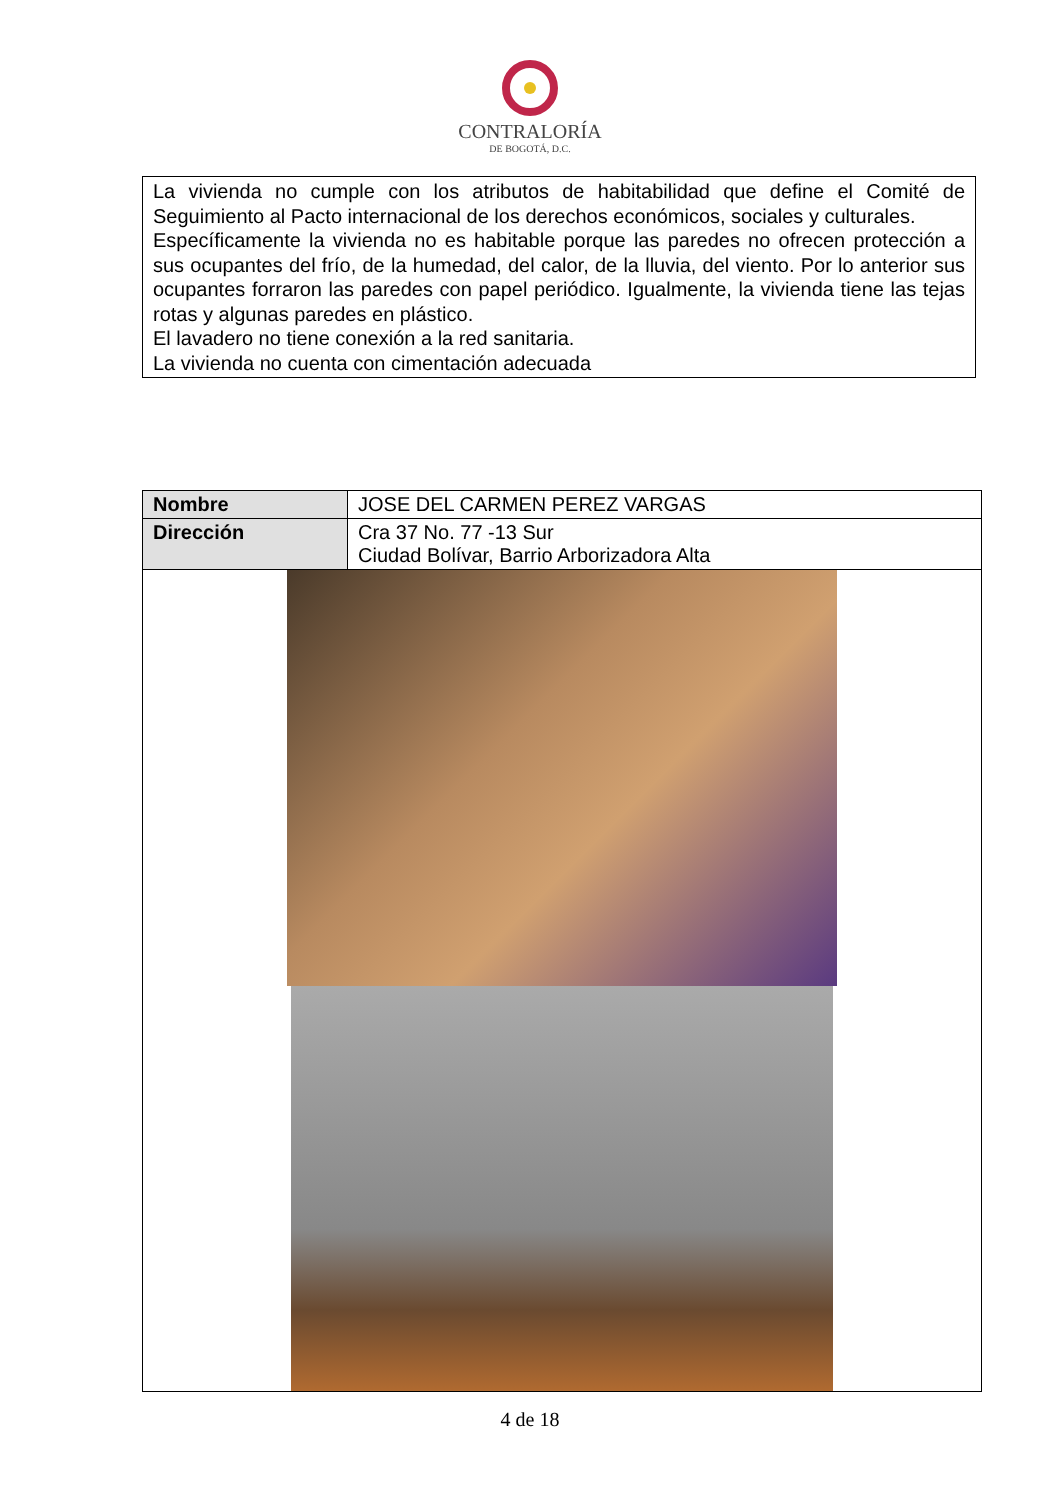CONTRALORÍA
DE BOGOTÁ, D.C.
La vivienda no cumple con los atributos de habitabilidad que define el Comité de Seguimiento al Pacto internacional de los derechos económicos, sociales y culturales.
Específicamente la vivienda no es habitable porque las paredes no ofrecen protección a sus ocupantes del frío, de la humedad, del calor, de la lluvia, del viento. Por lo anterior sus ocupantes forraron las paredes con papel periódico. Igualmente, la vivienda tiene las tejas rotas y algunas paredes en plástico.
El lavadero no tiene conexión a la red sanitaria.
La vivienda no cuenta con cimentación adecuada
| Nombre | JOSE DEL CARMEN PEREZ VARGAS |
| Dirección | Cra 37 No. 77 -13 Sur Ciudad Bolívar, Barrio Arborizadora Alta |
4 de 18